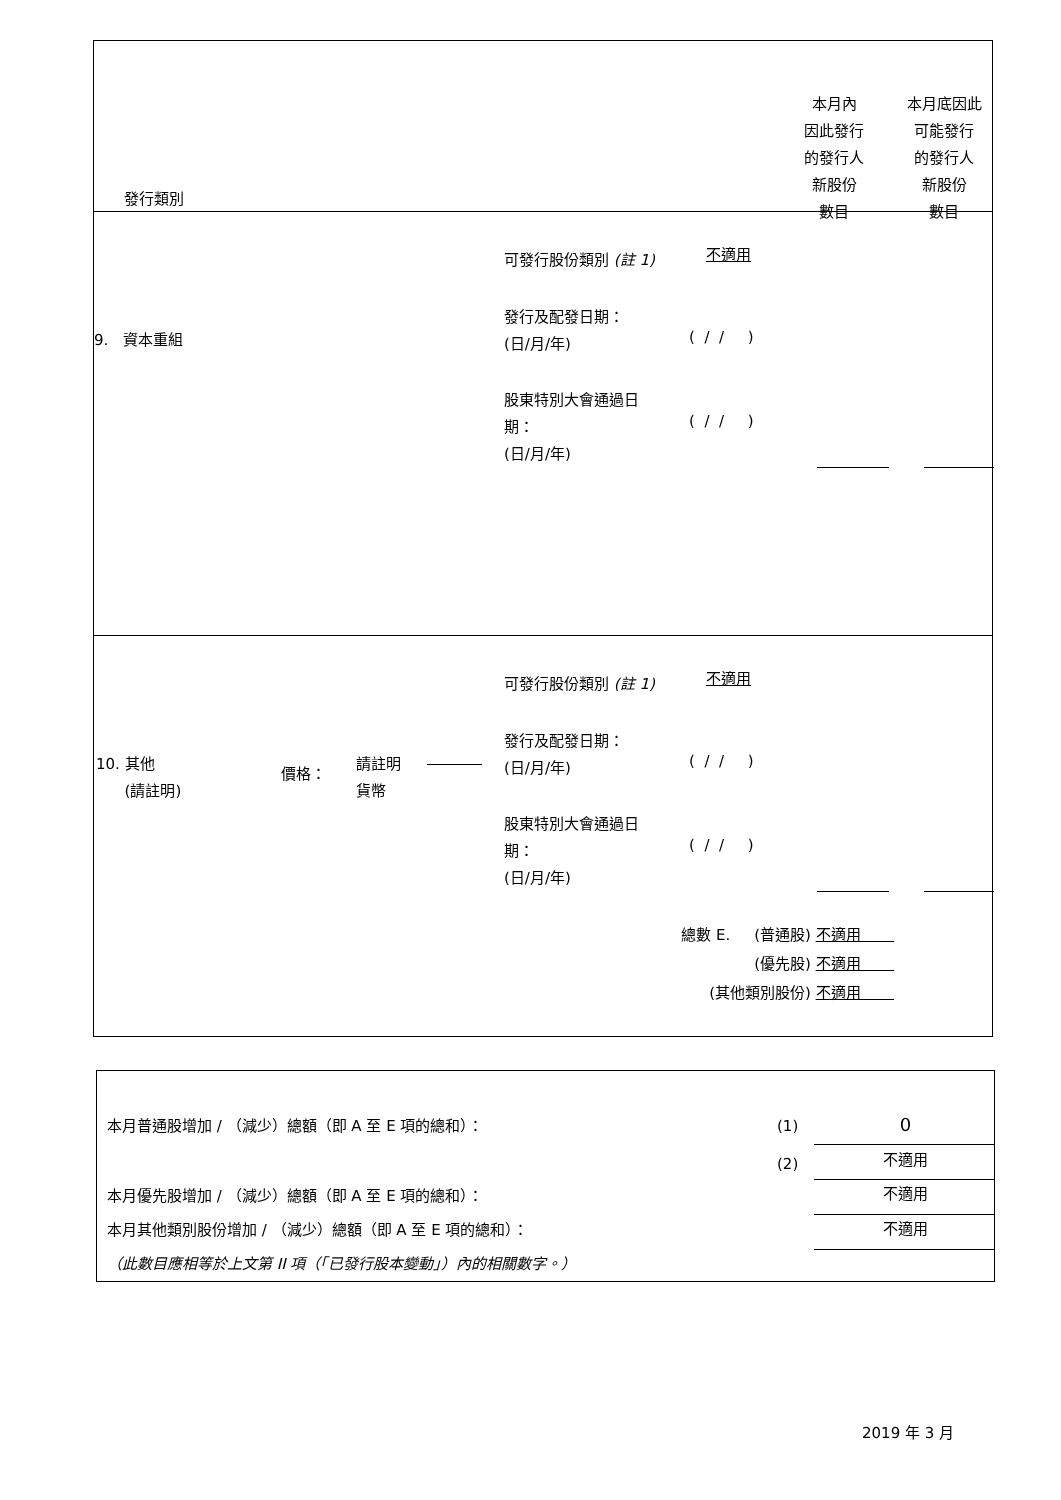| 發行類別 本月內 因此發行 的發行人 新股份 數目 本月底因此 可能發行 的發行人 新股份 數目 |
| 可發行股份類別 (註 1) 不適用 9. 資本重組 發行及配發日期： (日/月/年) ( / / ) 股東特別大會通過日 期： (日/月/年) ( / / ) |
| 可發行股份類別 (註 1) 不適用 10. 其他 (請註明) 價格： 請註明 貨幣 發行及配發日期： (日/月/年) ( / / ) 股東特別大會通過日 期： (日/月/年) ( / / ) 總數 E. (普通股) 不適用 (優先股) 不適用 (其他類別股份) 不適用 |
本月普通股增加 / （減少）總額（即 A 至 E 項的總和）：
(1) 0
(2) 不適用
本月優先股增加 / （減少）總額（即 A 至 E 項的總和）：
不適用
本月其他類別股份增加 / （減少）總額（即 A 至 E 項的總和）：
不適用
（此數目應相等於上文第 II 項（「已發行股本變動」）內的相關數字。）
2019 年 3 月